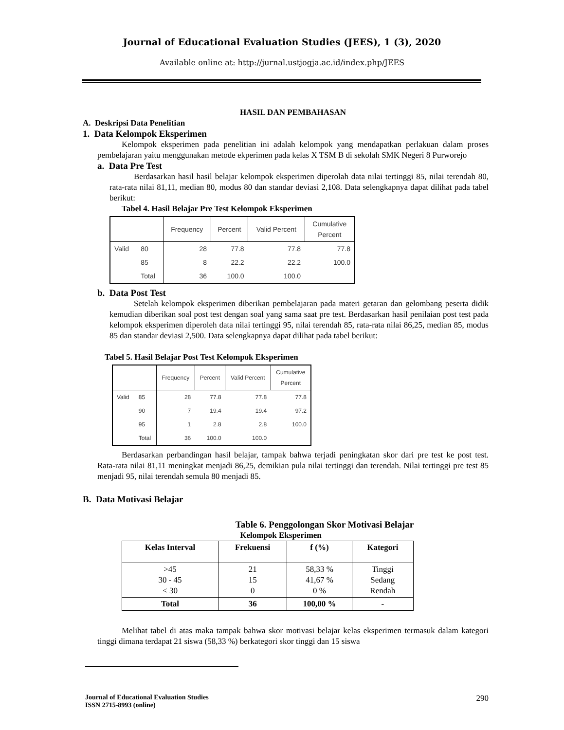Journal of Educational Evaluation Studies (JEES), 1 (3), 2020
Available online at: http://jurnal.ustjogja.ac.id/index.php/JEES
HASIL DAN PEMBAHASAN
A. Deskripsi Data Penelitian
1. Data Kelompok Eksperimen
Kelompok eksperimen pada penelitian ini adalah kelompok yang mendapatkan perlakuan dalam proses pembelajaran yaitu menggunakan metode ekperimen pada kelas X TSM B di sekolah SMK Negeri 8 Purworejo
a. Data Pre Test
Berdasarkan hasil hasil belajar kelompok eksperimen diperolah data nilai tertinggi 85, nilai terendah 80, rata-rata nilai 81,11, median 80, modus 80 dan standar deviasi 2,108. Data selengkapnya dapat dilihat pada tabel berikut:
Tabel 4. Hasil Belajar Pre Test Kelompok Eksperimen
| | | Frequency | Percent | Valid Percent | Cumulative Percent |
| --- | --- | --- | --- | --- | --- |
| Valid | 80 | 28 | 77.8 | 77.8 | 77.8 |
| | 85 | 8 | 22.2 | 22.2 | 100.0 |
| | Total | 36 | 100.0 | 100.0 | |
b. Data Post Test
Setelah kelompok eksperimen diberikan pembelajaran pada materi getaran dan gelombang peserta didik kemudian diberikan soal post test dengan soal yang sama saat pre test. Berdasarkan hasil penilaian post test pada kelompok eksperimen diperoleh data nilai tertinggi 95, nilai terendah 85, rata-rata nilai 86,25, median 85, modus 85 dan standar deviasi 2,500. Data selengkapnya dapat dilihat pada tabel berikut:
Tabel 5. Hasil Belajar Post Test Kelompok Eksperimen
| | | Frequency | Percent | Valid Percent | Cumulative Percent |
| --- | --- | --- | --- | --- | --- |
| Valid | 85 | 28 | 77.8 | 77.8 | 77.8 |
| | 90 | 7 | 19.4 | 19.4 | 97.2 |
| | 95 | 1 | 2.8 | 2.8 | 100.0 |
| | Total | 36 | 100.0 | 100.0 | |
Berdasarkan perbandingan hasil belajar, tampak bahwa terjadi peningkatan skor dari pre test ke post test. Rata-rata nilai 81,11 meningkat menjadi 86,25, demikian pula nilai tertinggi dan terendah. Nilai tertinggi pre test 85 menjadi 95, nilai terendah semula 80 menjadi 85.
B. Data Motivasi Belajar
Table 6. Penggolongan Skor Motivasi Belajar
Kelompok Eksperimen
| Kelas Interval | Frekuensi | f (%) | Kategori |
| --- | --- | --- | --- |
| >45 30 - 45 < 30 | 21 15 0 | 58,33 % 41,67 % 0 % | Tinggi Sedang Rendah |
| Total | 36 | 100,00 % | - |
Melihat tabel di atas maka tampak bahwa skor motivasi belajar kelas eksperimen termasuk dalam kategori tinggi dimana terdapat 21 siswa (58,33 %) berkategori skor tinggi dan 15 siswa
Journal of Educational Evaluation Studies
ISSN 2715-8993 (online)
290